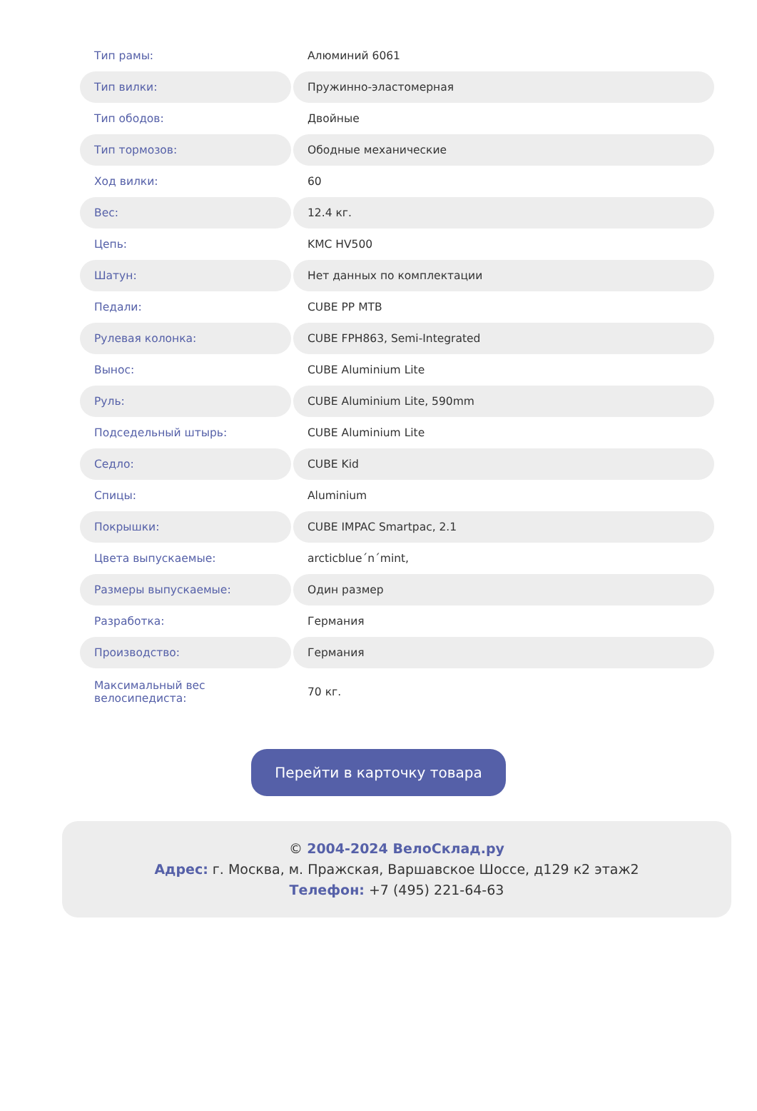| Тип рамы: | Алюминий 6061 |
| Тип вилки: | Пружинно-эластомерная |
| Тип ободов: | Двойные |
| Тип тормозов: | Ободные механические |
| Ход вилки: | 60 |
| Вес: | 12.4 кг. |
| Цепь: | KMC HV500 |
| Шатун: | Нет данных по комплектации |
| Педали: | CUBE PP MTB |
| Рулевая колонка: | CUBE FPH863, Semi-Integrated |
| Вынос: | CUBE Aluminium Lite |
| Руль: | CUBE Aluminium Lite, 590mm |
| Подседельный штырь: | CUBE Aluminium Lite |
| Седло: | CUBE Kid |
| Спицы: | Aluminium |
| Покрышки: | CUBE IMPAC Smartpac, 2.1 |
| Цвета выпускаемые: | arcticblue´n´mint, |
| Размеры выпускаемые: | Один размер |
| Разработка: | Германия |
| Производство: | Германия |
| Максимальный вес велосипедиста: | 70 кг. |
Перейти в карточку товара
© 2004-2024 ВелоСклад.ру
Адрес: г. Москва, м. Пражская, Варшавское Шоссе, д129 к2 этаж2
Телефон: +7 (495) 221-64-63